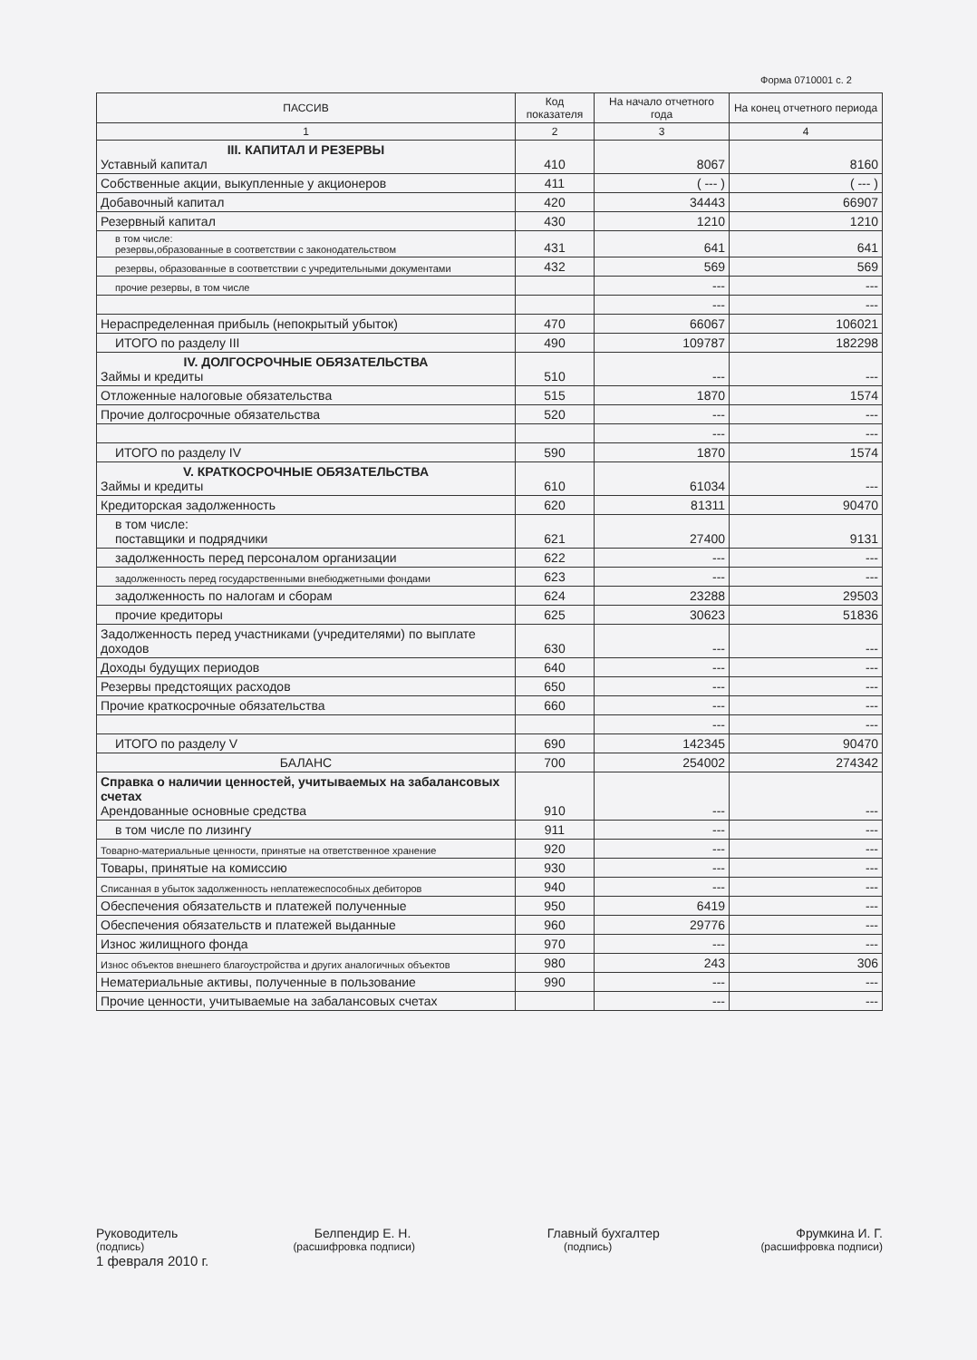Форма 0710001 с. 2
| ПАССИВ | Код показателя | На начало отчетного года | На конец отчетного периода |
| --- | --- | --- | --- |
| 1 | 2 | 3 | 4 |
| III. КАПИТАЛ И РЕЗЕРВЫ Уставный капитал | 410 | 8067 | 8160 |
| Собственные акции, выкупленные у акционеров | 411 | ( --- ) | ( --- ) |
| Добавочный капитал | 420 | 34443 | 66907 |
| Резервный капитал | 430 | 1210 | 1210 |
| в том числе: резервы,образованные в соответствии с законодательством | 431 | 641 | 641 |
| резервы, образованные в соответствии с учредительными документами | 432 | 569 | 569 |
| прочие резервы, в том числе | | --- | --- |
| | | --- | --- |
| Нераспределенная прибыль (непокрытый убыток) | 470 | 66067 | 106021 |
| ИТОГО по разделу III | 490 | 109787 | 182298 |
| IV. ДОЛГОСРОЧНЫЕ ОБЯЗАТЕЛЬСТВА Займы и кредиты | 510 | --- | --- |
| Отложенные налоговые обязательства | 515 | 1870 | 1574 |
| Прочие долгосрочные обязательства | 520 | --- | --- |
| | | --- | --- |
| ИТОГО по разделу IV | 590 | 1870 | 1574 |
| V. КРАТКОСРОЧНЫЕ ОБЯЗАТЕЛЬСТВА Займы и кредиты | 610 | 61034 | --- |
| Кредиторская задолженность | 620 | 81311 | 90470 |
| в том числе: поставщики и подрядчики | 621 | 27400 | 9131 |
| задолженность перед персоналом организации | 622 | --- | --- |
| задолженность перед государственными внебюджетными фондами | 623 | --- | --- |
| задолженность по налогам и сборам | 624 | 23288 | 29503 |
| прочие кредиторы | 625 | 30623 | 51836 |
| Задолженность перед участниками (учредителями) по выплате доходов | 630 | --- | --- |
| Доходы будущих периодов | 640 | --- | --- |
| Резервы предстоящих расходов | 650 | --- | --- |
| Прочие краткосрочные обязательства | 660 | --- | --- |
| | | --- | --- |
| ИТОГО по разделу V | 690 | 142345 | 90470 |
| БАЛАНС | 700 | 254002 | 274342 |
| Справка о наличии ценностей, учитываемых на забалансовых счетах Арендованные основные средства | 910 | --- | --- |
| в том числе по лизингу | 911 | --- | --- |
| Товарно-материальные ценности, принятые на ответственное хранение | 920 | --- | --- |
| Товары, принятые на комиссию | 930 | --- | --- |
| Списанная в убыток задолженность неплатежеспособных дебиторов | 940 | --- | --- |
| Обеспечения обязательств и платежей полученные | 950 | 6419 | --- |
| Обеспечения обязательств и платежей выданные | 960 | 29776 | --- |
| Износ жилищного фонда | 970 | --- | --- |
| Износ объектов внешнего благоустройства и других аналогичных объектов | 980 | 243 | 306 |
| Нематериальные активы, полученные в пользование | 990 | --- | --- |
| Прочие ценности, учитываемые на забалансовых счетах | | --- | --- |
Руководитель Белпендир Е. Н. Главный бухгалтер Фрумкина И. Г.
(подпись) (расшифровка подписи) (подпись) (расшифровка подписи)
1 февраля 2010 г.